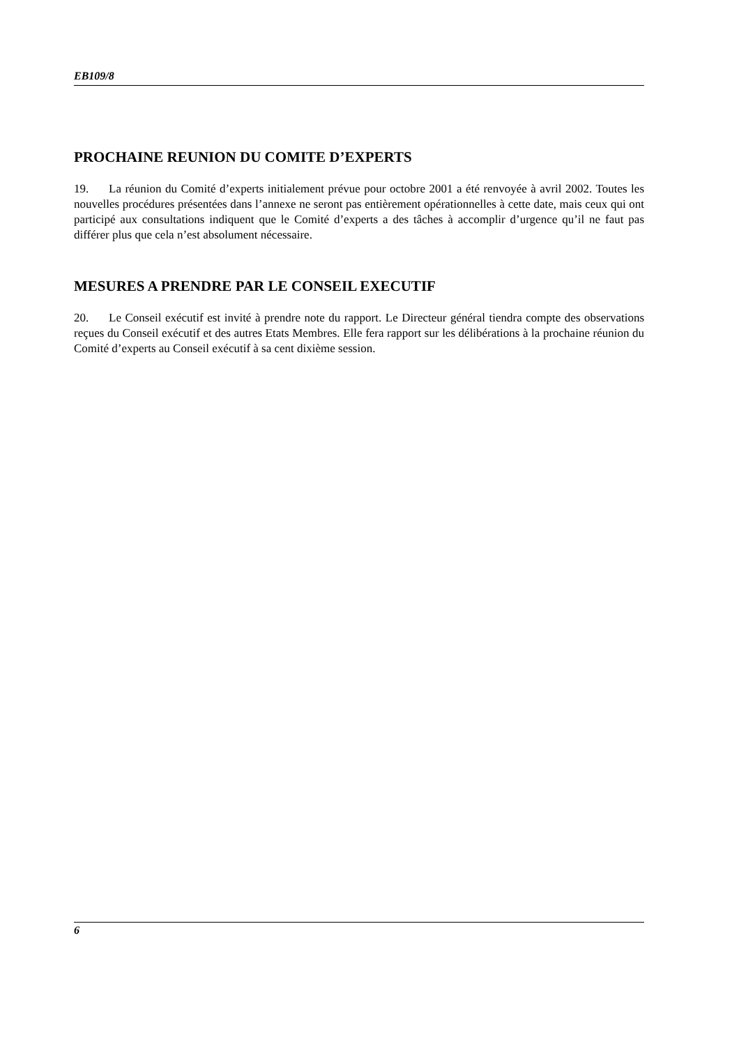EB109/8
PROCHAINE REUNION DU COMITE D’EXPERTS
19. La réunion du Comité d’experts initialement prévue pour octobre 2001 a été renvoyée à avril 2002. Toutes les nouvelles procédures présentées dans l’annexe ne seront pas entièrement opérationnelles à cette date, mais ceux qui ont participé aux consultations indiquent que le Comité d’experts a des tâches à accomplir d’urgence qu’il ne faut pas différer plus que cela n’est absolument nécessaire.
MESURES A PRENDRE PAR LE CONSEIL EXECUTIF
20. Le Conseil exécutif est invité à prendre note du rapport. Le Directeur général tiendra compte des observations reçues du Conseil exécutif et des autres Etats Membres. Elle fera rapport sur les délibérations à la prochaine réunion du Comité d’experts au Conseil exécutif à sa cent dixième session.
6